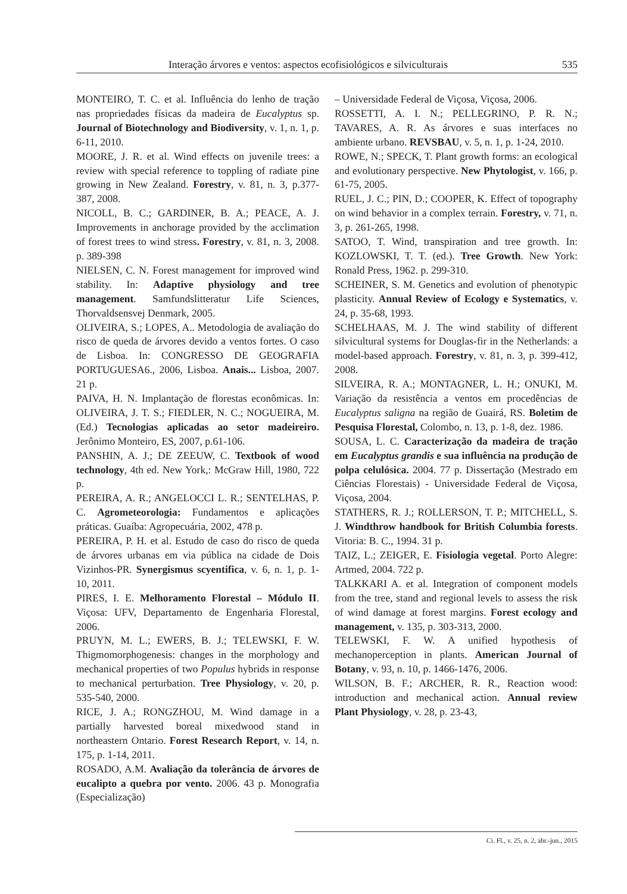Interação árvores e ventos: aspectos ecofisiológicos e silviculturais 535
MONTEIRO, T. C. et al. Influência do lenho de tração nas propriedades físicas da madeira de Eucalyptus sp. Journal of Biotechnology and Biodiversity, v. 1, n. 1, p. 6-11, 2010.
MOORE, J. R. et al. Wind effects on juvenile trees: a review with special reference to toppling of radiate pine growing in New Zealand. Forestry, v. 81, n. 3, p.377-387, 2008.
NICOLL, B. C.; GARDINER, B. A.; PEACE, A. J. Improvements in anchorage provided by the acclimation of forest trees to wind stress. Forestry, v. 81, n. 3, 2008. p. 389-398
NIELSEN, C. N. Forest management for improved wind stability. In: Adaptive physiology and tree management. Samfundslitteratur Life Sciences, Thorvaldsensvej Denmark, 2005.
OLIVEIRA, S.; LOPES, A.. Metodologia de avaliação do risco de queda de árvores devido a ventos fortes. O caso de Lisboa. In: CONGRESSO DE GEOGRAFIA PORTUGUESA6., 2006, Lisboa. Anais... Lisboa, 2007. 21 p.
PAIVA, H. N. Implantação de florestas econômicas. In: OLIVEIRA, J. T. S.; FIEDLER, N. C.; NOGUEIRA, M. (Ed.) Tecnologias aplicadas ao setor madeireiro. Jerônimo Monteiro, ES, 2007, p.61-106.
PANSHIN, A. J.; DE ZEEUW, C. Textbook of wood technology, 4th ed. New York,: McGraw Hill, 1980, 722 p.
PEREIRA, A. R.; ANGELOCCI L. R.; SENTELHAS, P. C. Agrometeorologia: Fundamentos e aplicações práticas. Guaíba: Agropecuária, 2002, 478 p.
PEREIRA, P. H. et al. Estudo de caso do risco de queda de árvores urbanas em via pública na cidade de Dois Vizinhos-PR. Synergismus scyentifica, v. 6, n. 1, p. 1-10, 2011.
PIRES, I. E. Melhoramento Florestal – Módulo II. Viçosa: UFV, Departamento de Engenharia Florestal, 2006.
PRUYN, M. L.; EWERS, B. J.; TELEWSKI, F. W. Thigmomorphogenesis: changes in the morphology and mechanical properties of two Populus hybrids in response to mechanical perturbation. Tree Physiology, v. 20, p. 535-540, 2000.
RICE, J. A.; RONGZHOU, M. Wind damage in a partially harvested boreal mixedwood stand in northeastern Ontario. Forest Research Report, v. 14, n. 175, p. 1-14, 2011.
ROSADO, A.M. Avaliação da tolerância de árvores de eucalipto a quebra por vento. 2006. 43 p. Monografia (Especialização)
– Universidade Federal de Viçosa, Viçosa, 2006.
ROSSETTI, A. I. N.; PELLEGRINO, P. R. N.; TAVARES, A. R. As árvores e suas interfaces no ambiente urbano. REVSBAU, v. 5, n. 1, p. 1-24, 2010.
ROWE, N.; SPECK, T. Plant growth forms: an ecological and evolutionary perspective. New Phytologist, v. 166, p. 61-75, 2005.
RUEL, J. C.; PIN, D.; COOPER, K. Effect of topography on wind behavior in a complex terrain. Forestry, v. 71, n. 3, p. 261-265, 1998.
SATOO, T. Wind, transpiration and tree growth. In: KOZLOWSKI, T. T. (ed.). Tree Growth. New York: Ronald Press, 1962. p. 299-310.
SCHEINER, S. M. Genetics and evolution of phenotypic plasticity. Annual Review of Ecology e Systematics, v. 24, p. 35-68, 1993.
SCHELHAAS, M. J. The wind stability of different silvicultural systems for Douglas-fir in the Netherlands: a model-based approach. Forestry, v. 81, n. 3, p. 399-412, 2008.
SILVEIRA, R. A.; MONTAGNER, L. H.; ONUKI, M. Variação da resistência a ventos em procedências de Eucalyptus saligna na região de Guairá, RS. Boletim de Pesquisa Florestal, Colombo, n. 13, p. 1-8, dez. 1986.
SOUSA, L. C. Caracterização da madeira de tração em Eucalyptus grandis e sua influência na produção de polpa celulósica. 2004. 77 p. Dissertação (Mestrado em Ciências Florestais) - Universidade Federal de Viçosa, Viçosa, 2004.
STATHERS, R. J.; ROLLERSON, T. P.; MITCHELL, S. J. Windthrow handbook for British Columbia forests. Vitoria: B. C., 1994. 31 p.
TAIZ, L.; ZEIGER, E. Fisiologia vegetal. Porto Alegre: Artmed, 2004. 722 p.
TALKKARI A. et al. Integration of component models from the tree, stand and regional levels to assess the risk of wind damage at forest margins. Forest ecology and management, v. 135, p. 303-313, 2000.
TELEWSKI, F. W. A unified hypothesis of mechanoperception in plants. American Journal of Botany, v. 93, n. 10, p. 1466-1476, 2006.
WILSON, B. F.; ARCHER, R. R., Reaction wood: introduction and mechanical action. Annual review Plant Physiology, v. 28, p. 23-43,
Ci. Fl., v. 25, n. 2, abr.-jun., 2015